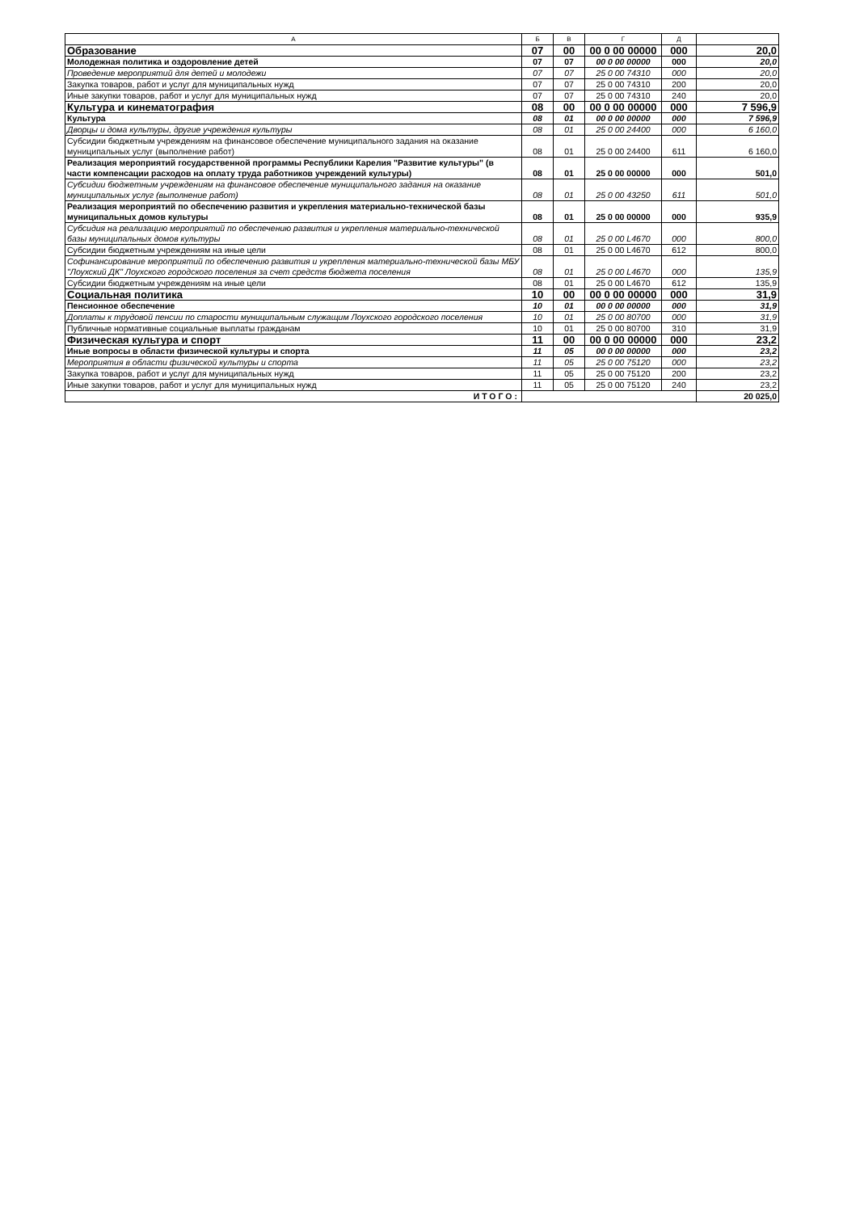| А | Б | В | Г | Д | |
| --- | --- | --- | --- | --- | --- |
| Образование | 07 | 00 | 00 0 00 00000 | 000 | 20,0 |
| Молодежная политика и оздоровление детей | 07 | 07 | 00 0 00 00000 | 000 | 20,0 |
| Проведение мероприятий для детей и молодежи | 07 | 07 | 25 0 00 74310 | 000 | 20,0 |
| Закупка товаров, работ и услуг для муниципальных нужд | 07 | 07 | 25 0 00 74310 | 200 | 20,0 |
| Иные закупки товаров, работ и услуг для муниципальных нужд | 07 | 07 | 25 0 00 74310 | 240 | 20,0 |
| Культура и кинематография | 08 | 00 | 00 0 00 00000 | 000 | 7 596,9 |
| Культура | 08 | 01 | 00 0 00 00000 | 000 | 7 596,9 |
| Дворцы и дома культуры, другие учреждения культуры | 08 | 01 | 25 0 00 24400 | 000 | 6 160,0 |
| Субсидии бюджетным учреждениям на финансовое обеспечение муниципального задания на оказание муниципальных услуг (выполнение работ) | 08 | 01 | 25 0 00 24400 | 611 | 6 160,0 |
| Реализация мероприятий государственной программы Республики Карелия "Развитие культуры" (в части компенсации расходов на оплату труда работников учреждений культуры) | 08 | 01 | 25 0 00 00000 | 000 | 501,0 |
| Субсидии бюджетным учреждениям на финансовое обеспечение муниципального задания на оказание муниципальных услуг (выполнение работ) | 08 | 01 | 25 0 00 43250 | 611 | 501,0 |
| Реализация мероприятий по обеспечению развития и укрепления материально-технической базы муниципальных домов культуры | 08 | 01 | 25 0 00 00000 | 000 | 935,9 |
| Субсидия на реализацию мероприятий по обеспечению развития и укрепления материально-технической базы муниципальных домов культуры | 08 | 01 | 25 0 00 L4670 | 000 | 800,0 |
| Субсидии бюджетным учреждениям на иные цели | 08 | 01 | 25 0 00 L4670 | 612 | 800,0 |
| Софинансирование мероприятий по обеспечению развития и укрепления материально-технической базы МБУ "Лоухский ДК" Лоухского городского поселения за счет средств бюджета поселения | 08 | 01 | 25 0 00 L4670 | 000 | 135,9 |
| Субсидии бюджетным учреждениям на иные цели | 08 | 01 | 25 0 00 L4670 | 612 | 135,9 |
| Социальная политика | 10 | 00 | 00 0 00 00000 | 000 | 31,9 |
| Пенсионное обеспечение | 10 | 01 | 00 0 00 00000 | 000 | 31,9 |
| Доплаты к трудовой пенсии по старости муниципальным служащим Лоухского городского поселения | 10 | 01 | 25 0 00 80700 | 000 | 31,9 |
| Публичные нормативные социальные выплаты гражданам | 10 | 01 | 25 0 00 80700 | 310 | 31,9 |
| Физическая культура и спорт | 11 | 00 | 00 0 00 00000 | 000 | 23,2 |
| Иные вопросы в области физической культуры и спорта | 11 | 05 | 00 0 00 00000 | 000 | 23,2 |
| Мероприятия в области физической культуры и спорта | 11 | 05 | 25 0 00 75120 | 000 | 23,2 |
| Закупка товаров, работ и услуг для муниципальных нужд | 11 | 05 | 25 0 00 75120 | 200 | 23,2 |
| Иные закупки товаров, работ и услуг для муниципальных нужд | 11 | 05 | 25 0 00 75120 | 240 | 23,2 |
| ИТОГО: | | | | | 20 025,0 |